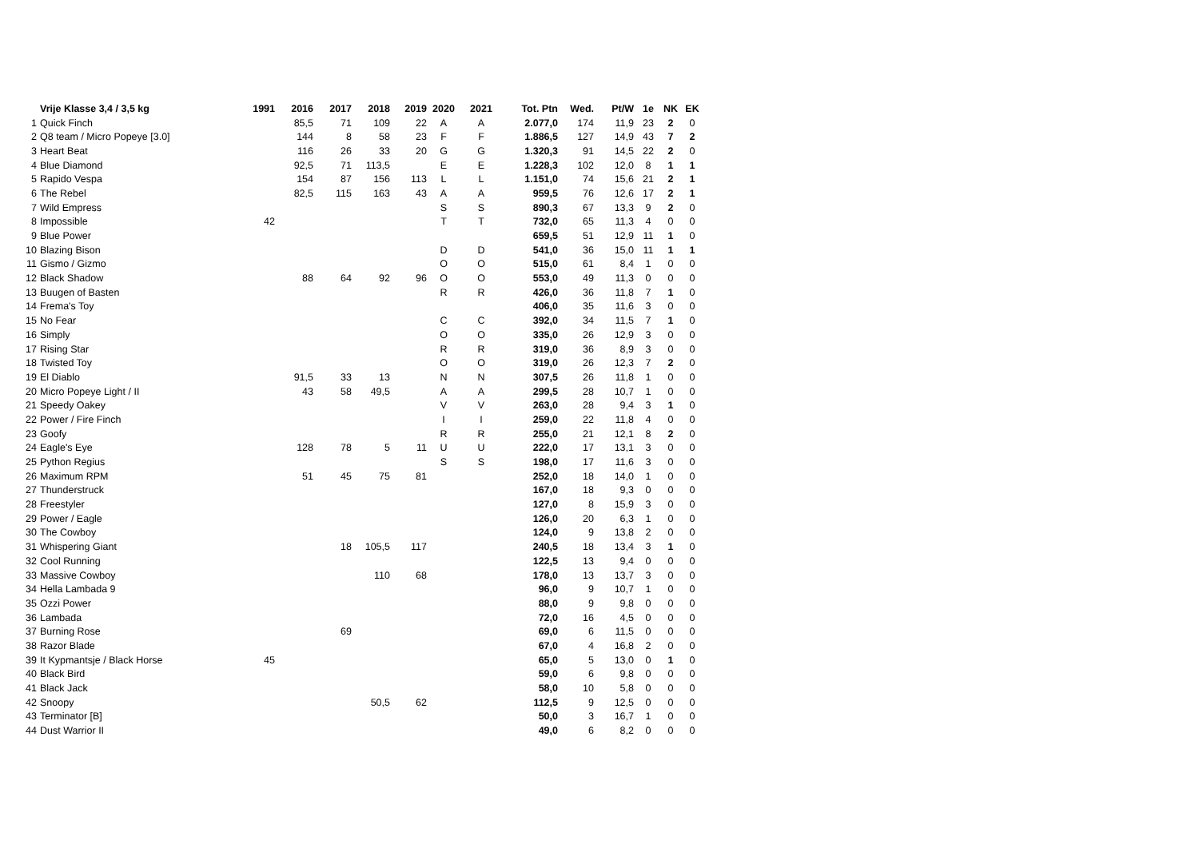| | Vrije Klasse 3,4 / 3,5 kg | 1991 | 2016 | 2017 | 2018 | 2019 | 2020 | 2021 | Tot. Ptn | Wed. | Pt/W | 1e | NK | EK |
| --- | --- | --- | --- | --- | --- | --- | --- | --- | --- | --- | --- | --- | --- | --- |
| 1 | Quick Finch | | 85,5 | 71 | 109 | 22 | A | A | 2.077,0 | 174 | 11,9 | 23 | 2 | 0 |
| 2 | Q8 team / Micro Popeye [3.0] | | 144 | 8 | 58 | 23 | F | F | 1.886,5 | 127 | 14,9 | 43 | 7 | 2 |
| 3 | Heart Beat | | 116 | 26 | 33 | 20 | G | G | 1.320,3 | 91 | 14,5 | 22 | 2 | 0 |
| 4 | Blue Diamond | | 92,5 | 71 | 113,5 | | E | E | 1.228,3 | 102 | 12,0 | 8 | 1 | 1 |
| 5 | Rapido Vespa | | 154 | 87 | 156 | 113 | L | L | 1.151,0 | 74 | 15,6 | 21 | 2 | 1 |
| 6 | The Rebel | | 82,5 | 115 | 163 | 43 | A | A | 959,5 | 76 | 12,6 | 17 | 2 | 1 |
| 7 | Wild Empress | | | | | | S | S | 890,3 | 67 | 13,3 | 9 | 2 | 0 |
| 8 | Impossible | 42 | | | | | T | T | 732,0 | 65 | 11,3 | 4 | 0 | 0 |
| 9 | Blue Power | | | | | | | | 659,5 | 51 | 12,9 | 11 | 1 | 0 |
| 10 | Blazing Bison | | | | | | D | D | 541,0 | 36 | 15,0 | 11 | 1 | 1 |
| 11 | Gismo / Gizmo | | | | | | O | O | 515,0 | 61 | 8,4 | 1 | 0 | 0 |
| 12 | Black Shadow | | 88 | 64 | 92 | 96 | O | O | 553,0 | 49 | 11,3 | 0 | 0 | 0 |
| 13 | Buugen of Basten | | | | | | R | R | 426,0 | 36 | 11,8 | 7 | 1 | 0 |
| 14 | Frema's Toy | | | | | | | | 406,0 | 35 | 11,6 | 3 | 0 | 0 |
| 15 | No Fear | | | | | | C | C | 392,0 | 34 | 11,5 | 7 | 1 | 0 |
| 16 | Simply | | | | | | O | O | 335,0 | 26 | 12,9 | 3 | 0 | 0 |
| 17 | Rising Star | | | | | | R | R | 319,0 | 36 | 8,9 | 3 | 0 | 0 |
| 18 | Twisted Toy | | | | | | O | O | 319,0 | 26 | 12,3 | 7 | 2 | 0 |
| 19 | El Diablo | | 91,5 | 33 | 13 | | N | N | 307,5 | 26 | 11,8 | 1 | 0 | 0 |
| 20 | Micro Popeye Light / II | | 43 | 58 | 49,5 | | A | A | 299,5 | 28 | 10,7 | 1 | 0 | 0 |
| 21 | Speedy Oakey | | | | | | V | V | 263,0 | 28 | 9,4 | 3 | 1 | 0 |
| 22 | Power / Fire Finch | | | | | | I | I | 259,0 | 22 | 11,8 | 4 | 0 | 0 |
| 23 | Goofy | | | | | | R | R | 255,0 | 21 | 12,1 | 8 | 2 | 0 |
| 24 | Eagle's Eye | | 128 | 78 | 5 | 11 | U | U | 222,0 | 17 | 13,1 | 3 | 0 | 0 |
| 25 | Python Regius | | | | | | S | S | 198,0 | 17 | 11,6 | 3 | 0 | 0 |
| 26 | Maximum RPM | | 51 | 45 | 75 | 81 | | | 252,0 | 18 | 14,0 | 1 | 0 | 0 |
| 27 | Thunderstruck | | | | | | | | 167,0 | 18 | 9,3 | 0 | 0 | 0 |
| 28 | Freestyler | | | | | | | | 127,0 | 8 | 15,9 | 3 | 0 | 0 |
| 29 | Power / Eagle | | | | | | | | 126,0 | 20 | 6,3 | 1 | 0 | 0 |
| 30 | The Cowboy | | | | | | | | 124,0 | 9 | 13,8 | 2 | 0 | 0 |
| 31 | Whispering Giant | | | 18 | 105,5 | 117 | | | 240,5 | 18 | 13,4 | 3 | 1 | 0 |
| 32 | Cool Running | | | | | | | | 122,5 | 13 | 9,4 | 0 | 0 | 0 |
| 33 | Massive Cowboy | | | | 110 | 68 | | | 178,0 | 13 | 13,7 | 3 | 0 | 0 |
| 34 | Hella Lambada 9 | | | | | | | | 96,0 | 9 | 10,7 | 1 | 0 | 0 |
| 35 | Ozzi Power | | | | | | | | 88,0 | 9 | 9,8 | 0 | 0 | 0 |
| 36 | Lambada | | | | | | | | 72,0 | 16 | 4,5 | 0 | 0 | 0 |
| 37 | Burning Rose | | | 69 | | | | | 69,0 | 6 | 11,5 | 0 | 0 | 0 |
| 38 | Razor Blade | | | | | | | | 67,0 | 4 | 16,8 | 2 | 0 | 0 |
| 39 | It Kypmantsje / Black Horse | 45 | | | | | | | 65,0 | 5 | 13,0 | 0 | 1 | 0 |
| 40 | Black Bird | | | | | | | | 59,0 | 6 | 9,8 | 0 | 0 | 0 |
| 41 | Black Jack | | | | | | | | 58,0 | 10 | 5,8 | 0 | 0 | 0 |
| 42 | Snoopy | | | | 50,5 | 62 | | | 112,5 | 9 | 12,5 | 0 | 0 | 0 |
| 43 | Terminator [B] | | | | | | | | 50,0 | 3 | 16,7 | 1 | 0 | 0 |
| 44 | Dust Warrior II | | | | | | | | 49,0 | 6 | 8,2 | 0 | 0 | 0 |